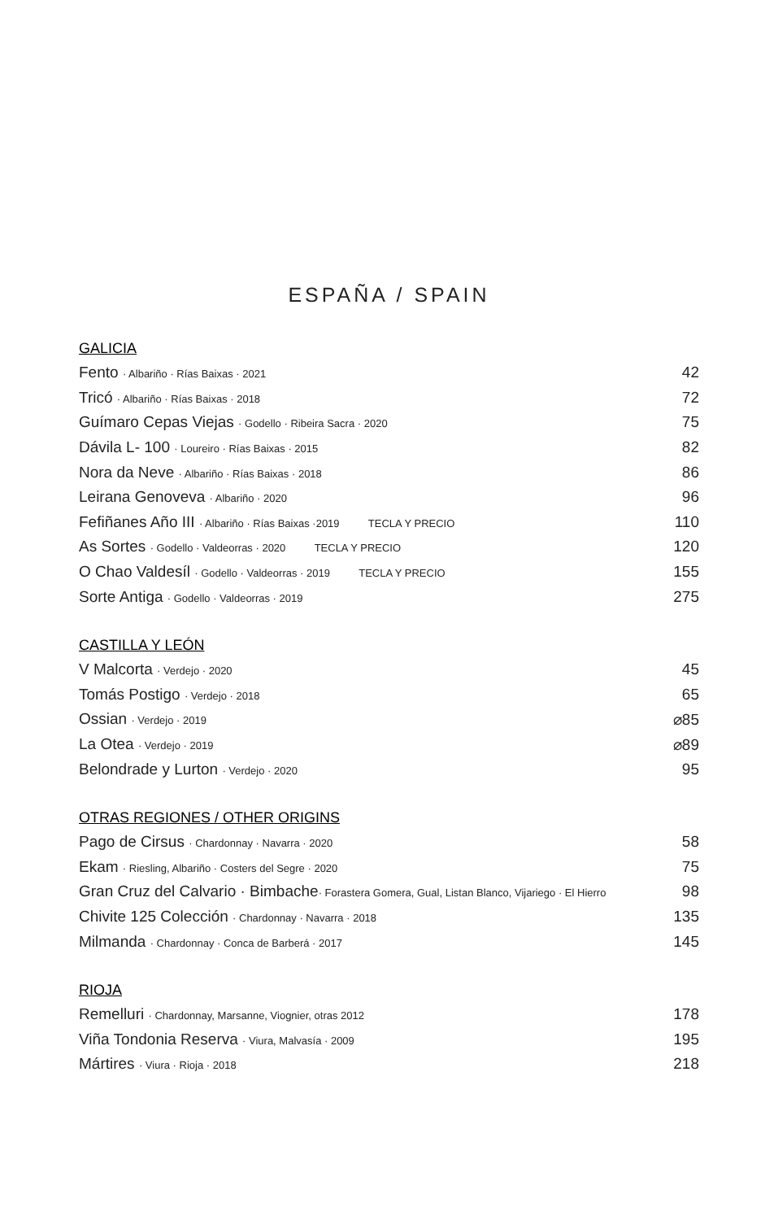ESPAÑA / SPAIN
GALICIA
Fento · Albariño · Rías Baixas · 2021 42
Tricó · Albariño · Rías Baixas · 2018 72
Guímaro Cepas Viejas · Godello · Ribeira Sacra · 2020 75
Dávila L- 100 · Loureiro · Rías Baixas · 2015 82
Nora da Neve · Albariño · Rías Baixas · 2018 86
Leirana Genoveva · Albariño · 2020 96
Fefiñanes Año III · Albariño · Rías Baixas ·2019 TECLA Y PRECIO 110
As Sortes · Godello · Valdeorras · 2020 TECLA Y PRECIO 120
O Chao Valdesíl · Godello · Valdeorras · 2019 TECLA Y PRECIO 155
Sorte Antiga · Godello · Valdeorras · 2019 275
CASTILLA Y LEÓN
V Malcorta · Verdejo · 2020 45
Tomás Postigo · Verdejo · 2018 65
Ossian · Verdejo · 2019 ⌀85
La Otea · Verdejo · 2019 ⌀89
Belondrade y Lurton · Verdejo · 2020 95
OTRAS REGIONES / OTHER ORIGINS
Pago de Cirsus · Chardonnay · Navarra · 2020 58
Ekam · Riesling, Albariño · Costers del Segre · 2020 75
Gran Cruz del Calvario · Bimbache· Forastera Gomera, Gual, Listan Blanco, Vijariego · El Hierro 98
Chivite 125 Colección · Chardonnay · Navarra · 2018 135
Milmanda · Chardonnay · Conca de Barberá · 2017 145
RIOJA
Remelluri · Chardonnay, Marsanne, Viognier, otras 2012 178
Viña Tondonia Reserva · Viura, Malvasía · 2009 195
Mártires · Viura · Rioja · 2018 218